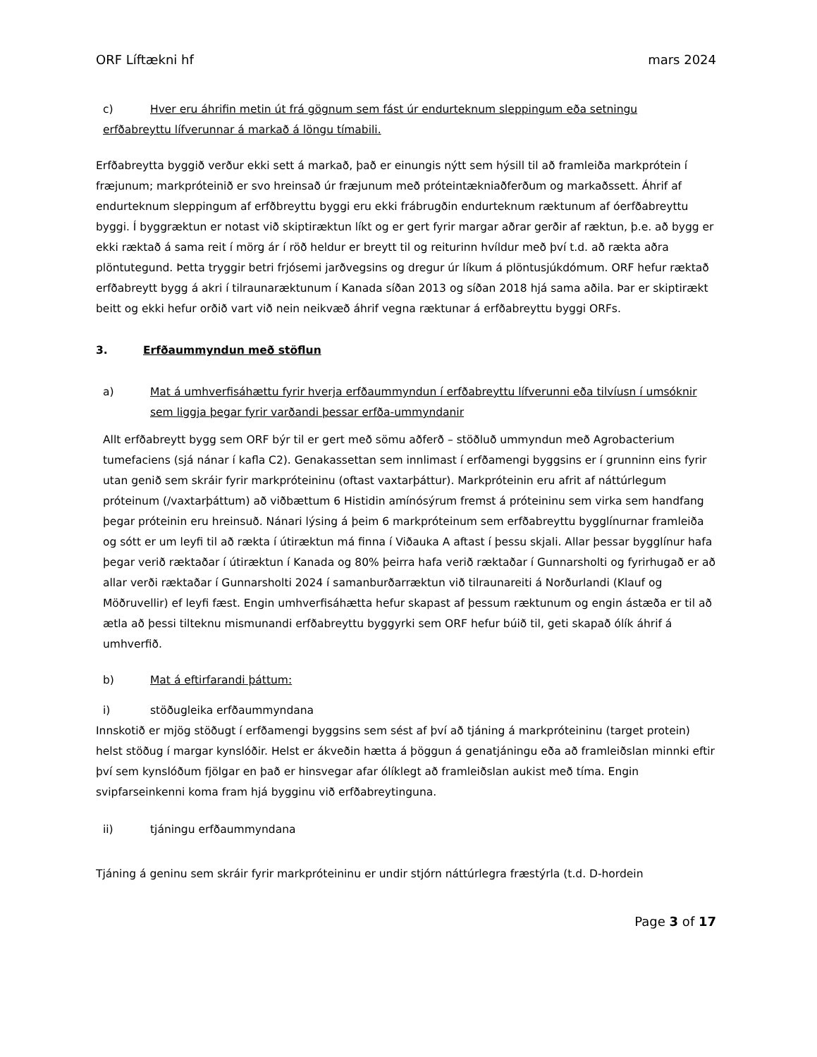ORF Líftækni hf mars 2024
c) Hver eru áhrifin metin út frá gögnum sem fást úr endurteknum sleppingum eða setningu
erfðabreyttu lífverunnar á markað á löngu tímabili.
Erfðabreytta byggið verður ekki sett á markað, það er einungis nýtt sem hýsill til að framleiða markprótein í fræjunum; markpróteinið er svo hreinsað úr fræjunum með próteintækniaðferðum og markaðssett. Áhrif af endurteknum sleppingum af erfðbreyttu byggi eru ekki frábrugðin endurteknum ræktunum af óerfðabreyttu byggi. Í byggræktun er notast við skiptiræktun líkt og er gert fyrir margar aðrar gerðir af ræktun, þ.e. að bygg er ekki ræktað á sama reit í mörg ár í röð heldur er breytt til og reiturinn hvíldur með því t.d. að rækta aðra plöntutegund. Þetta tryggir betri frjósemi jarðvegsins og dregur úr líkum á plöntusjúkdómum. ORF hefur ræktað erfðabreytt bygg á akri í tilraunaræktunum í Kanada síðan 2013 og síðan 2018 hjá sama aðila. Þar er skiptirækt beitt og ekki hefur orðið vart við nein neikvæð áhrif vegna ræktunar á erfðabreyttu byggi ORFs.
3. Erfðaummyndun með stöflun
a) Mat á umhverfisáhættu fyrir hverja erfðaummyndun í erfðabreyttu lífverunni eða tilvíusn í umsóknir sem liggja þegar fyrir varðandi þessar erfða-ummyndanir
Allt erfðabreytt bygg sem ORF býr til er gert með sömu aðferð – stöðluð ummyndun með Agrobacterium tumefaciens (sjá nánar í kafla C2). Genakassettan sem innlimast í erfðamengi byggsins er í grunninn eins fyrir utan genið sem skráir fyrir markpróteininu (oftast vaxtarþáttur). Markpróteinin eru afrit af náttúrlegum próteinum (/vaxtarþáttum) að viðbættum 6 Histidin amínósýrum fremst á próteininu sem virka sem handfang þegar próteinin eru hreinsuð. Nánari lýsing á þeim 6 markpróteinum sem erfðabreyttu bygglínurnar framleiða og sótt er um leyfi til að rækta í útiræktun má finna í Viðauka A aftast í þessu skjali. Allar þessar bygglínur hafa þegar verið ræktaðar í útiræktun í Kanada og 80% þeirra hafa verið ræktaðar í Gunnarsholti og fyrirhugað er að allar verði ræktaðar í Gunnarsholti 2024 í samanburðarræktun við tilraunareiti á Norðurlandi (Klauf og Möðruvellir) ef leyfi fæst. Engin umhverfisáhætta hefur skapast af þessum ræktunum og engin ástæða er til að ætla að þessi tilteknu mismunandi erfðabreyttu byggyrki sem ORF hefur búið til, geti skapað ólík áhrif á umhverfið.
b) Mat á eftirfarandi þáttum:
i) stöðugleika erfðaummyndana
Innskotið er mjög stöðugt í erfðamengi byggsins sem sést af því að tjáning á markpróteininu (target protein) helst stöðug í margar kynslóðir. Helst er ákveðin hætta á þöggun á genatjáningu eða að framleiðslan minnki eftir því sem kynslóðum fjölgar en það er hinsvegar afar ólíklegt að framleiðslan aukist með tíma. Engin svipfarseinkenni koma fram hjá bygginu við erfðabreytinguna.
ii) tjáningu erfðaummyndana
Tjáning á geninu sem skráir fyrir markpróteininu er undir stjórn náttúrlegra fræstýrla (t.d. D-hordein
Page 3 of 17